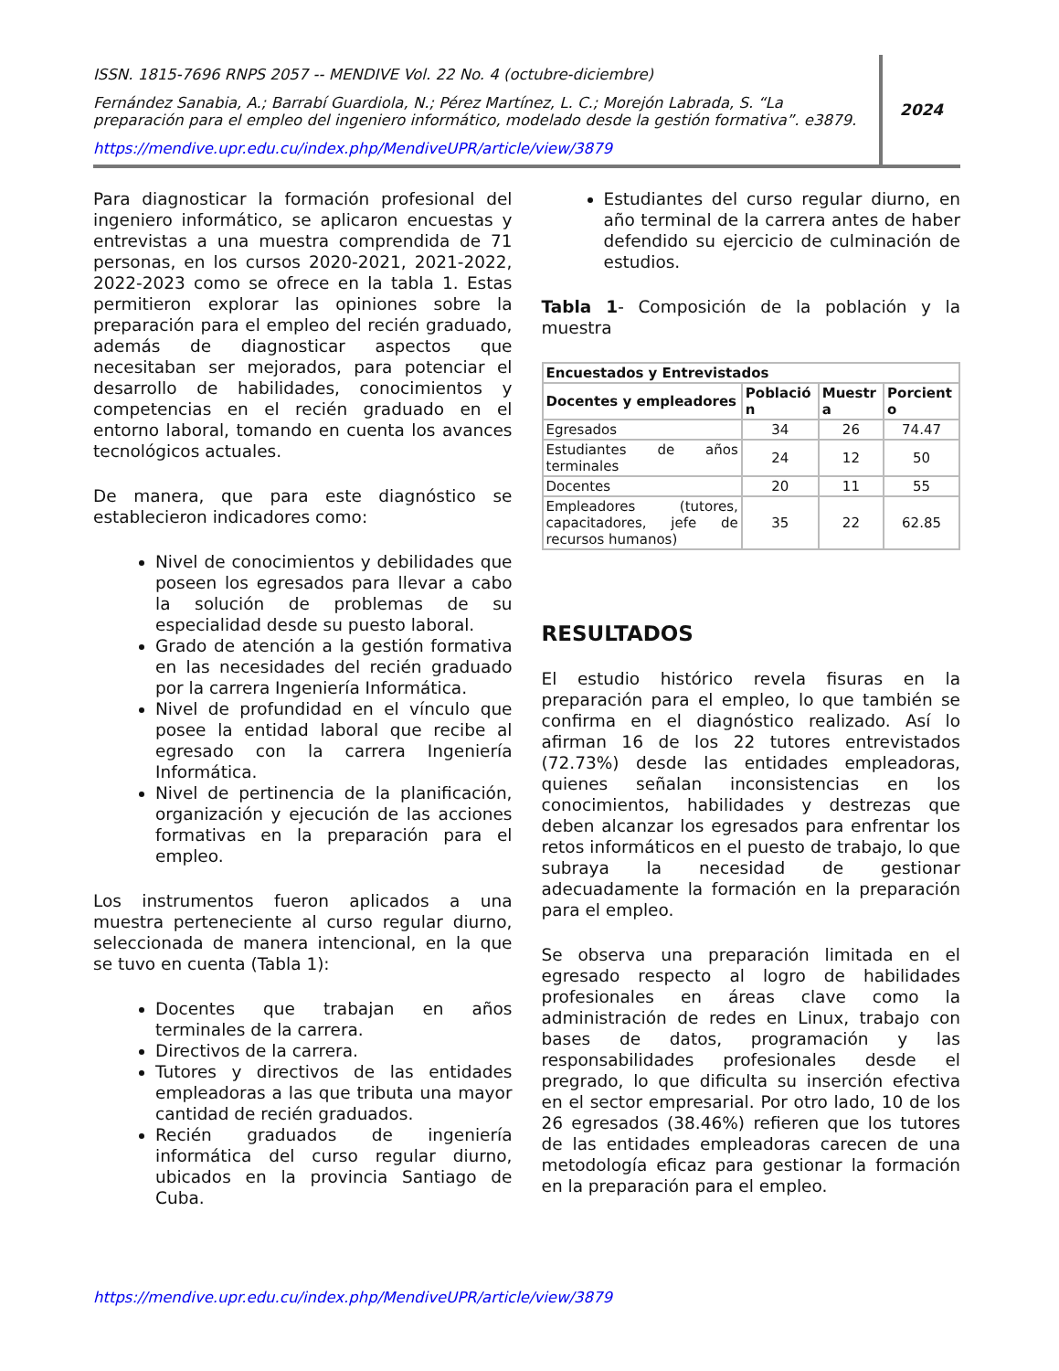ISSN. 1815-7696 RNPS 2057 -- MENDIVE Vol. 22 No. 4 (octubre-diciembre)
Fernández Sanabia, A.; Barrabí Guardiola, N.; Pérez Martínez, L. C.; Morejón Labrada, S. “La preparación para el empleo del ingeniero informático, modelado desde la gestión formativa”. e3879.
https://mendive.upr.edu.cu/index.php/MendiveUPR/article/view/3879
2024
Para diagnosticar la formación profesional del ingeniero informático, se aplicaron encuestas y entrevistas a una muestra comprendida de 71 personas, en los cursos 2020-2021, 2021-2022, 2022-2023 como se ofrece en la tabla 1. Estas permitieron explorar las opiniones sobre la preparación para el empleo del recién graduado, además de diagnosticar aspectos que necesitaban ser mejorados, para potenciar el desarrollo de habilidades, conocimientos y competencias en el recién graduado en el entorno laboral, tomando en cuenta los avances tecnológicos actuales.
De manera, que para este diagnóstico se establecieron indicadores como:
Nivel de conocimientos y debilidades que poseen los egresados para llevar a cabo la solución de problemas de su especialidad desde su puesto laboral.
Grado de atención a la gestión formativa en las necesidades del recién graduado por la carrera Ingeniería Informática.
Nivel de profundidad en el vínculo que posee la entidad laboral que recibe al egresado con la carrera Ingeniería Informática.
Nivel de pertinencia de la planificación, organización y ejecución de las acciones formativas en la preparación para el empleo.
Los instrumentos fueron aplicados a una muestra perteneciente al curso regular diurno, seleccionada de manera intencional, en la que se tuvo en cuenta (Tabla 1):
Docentes que trabajan en años terminales de la carrera.
Directivos de la carrera.
Tutores y directivos de las entidades empleadoras a las que tributa una mayor cantidad de recién graduados.
Recién graduados de ingeniería informática del curso regular diurno, ubicados en la provincia Santiago de Cuba.
Estudiantes del curso regular diurno, en año terminal de la carrera antes de haber defendido su ejercicio de culminación de estudios.
Tabla 1- Composición de la población y la muestra
| Encuestados y Entrevistados | | | |
| --- | --- | --- | --- |
| Docentes y empleadores | Població n | Muestr a | Porcient o |
| Egresados | 34 | 26 | 74.47 |
| Estudiantes de años terminales | 24 | 12 | 50 |
| Docentes | 20 | 11 | 55 |
| Empleadores (tutores, capacitadores, jefe de recursos humanos) | 35 | 22 | 62.85 |
RESULTADOS
El estudio histórico revela fisuras en la preparación para el empleo, lo que también se confirma en el diagnóstico realizado. Así lo afirman 16 de los 22 tutores entrevistados (72.73%) desde las entidades empleadoras, quienes señalan inconsistencias en los conocimientos, habilidades y destrezas que deben alcanzar los egresados para enfrentar los retos informáticos en el puesto de trabajo, lo que subraya la necesidad de gestionar adecuadamente la formación en la preparación para el empleo.
Se observa una preparación limitada en el egresado respecto al logro de habilidades profesionales en áreas clave como la administración de redes en Linux, trabajo con bases de datos, programación y las responsabilidades profesionales desde el pregrado, lo que dificulta su inserción efectiva en el sector empresarial. Por otro lado, 10 de los 26 egresados (38.46%) refieren que los tutores de las entidades empleadoras carecen de una metodología eficaz para gestionar la formación en la preparación para el empleo.
https://mendive.upr.edu.cu/index.php/MendiveUPR/article/view/3879